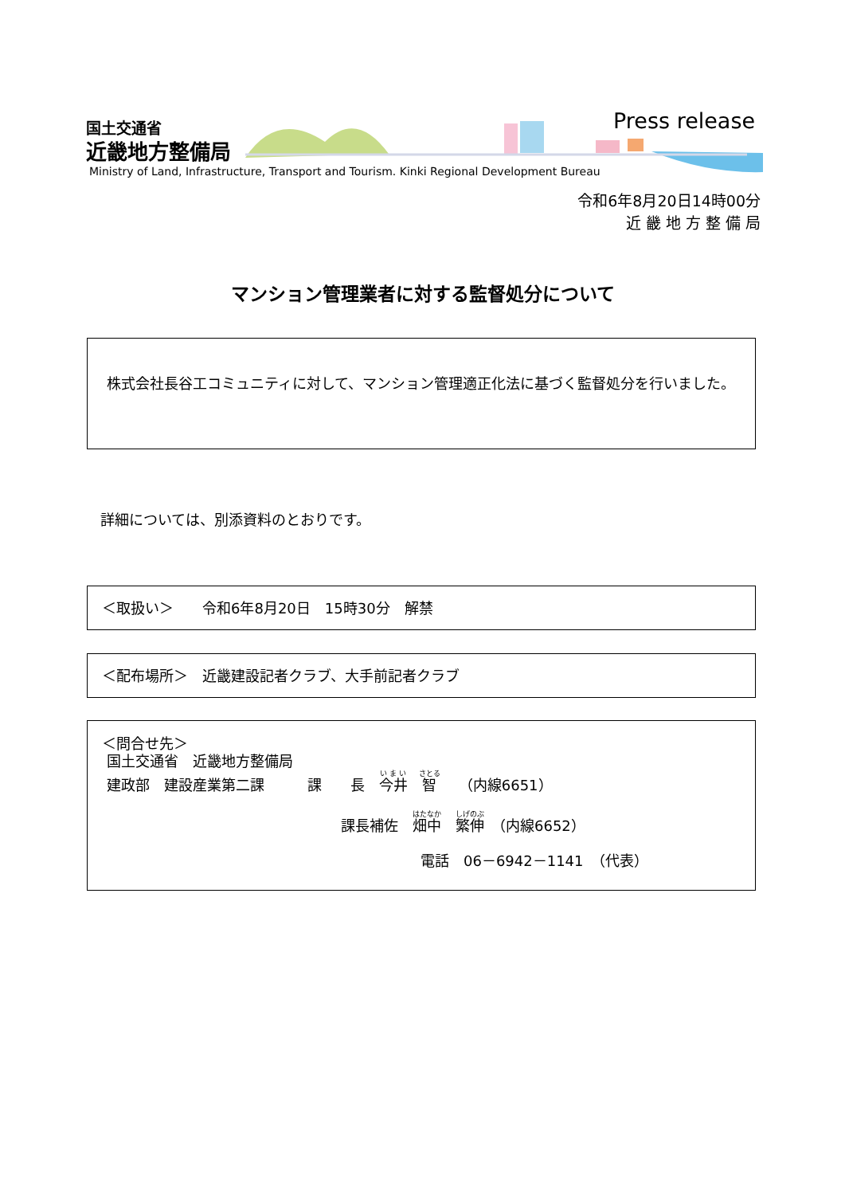国土交通省
近畿地方整備局
Press release
Ministry of Land, Infrastructure, Transport and Tourism. Kinki Regional Development Bureau
令和6年8月20日14時00分
近 畿 地 方 整 備 局
マンション管理業者に対する監督処分について
　株式会社長谷工コミュニティに対して、マンション管理適正化法に基づく監督処分を行いました。
詳細については、別添資料のとおりです。
＜取扱い＞　　令和6年8月20日　15時30分　解禁
＜配布場所＞　近畿建設記者クラブ、大手前記者クラブ
＜問合せ先＞
国土交通省　近畿地方整備局
建政部　建設産業第二課　　　課　　長　今井　智　　（内線6651）
課長補佐　畑中　繁伸　（内線6652）
電話　06－6942－1141　（代表）